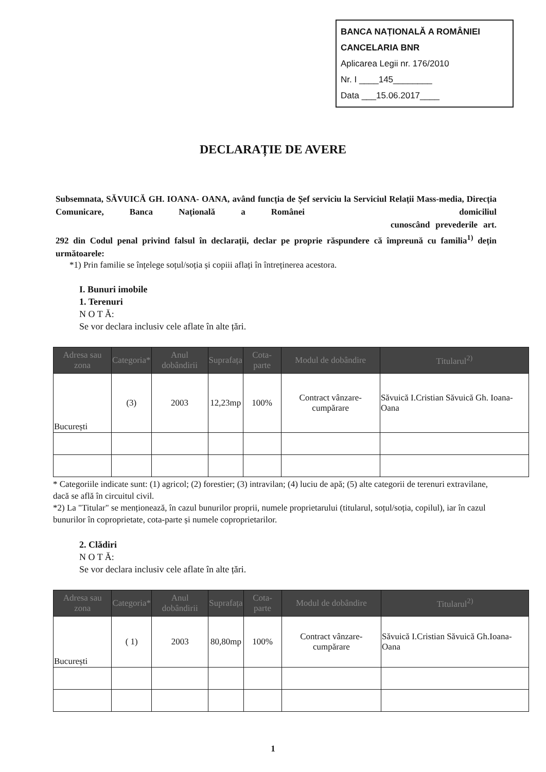BANCA NAȚIONALĂ A ROMÂNIEI
CANCELARIA BNR
Aplicarea Legii nr. 176/2010
Nr. I ____145________
Data ___15.06.2017____
DECLARAȚIE DE AVERE
Subsemnata, SĂVUICĂ GH. IOANA- OANA, având funcția de Șef serviciu la Serviciul Relații Mass-media, Direcția Comunicare, Banca Națională a Românei domiciliul cunoscând prevederile art. 292 din Codul penal privind falsul în declarații, declar pe propriе răspundere că împreună cu familia<sup>1)</sup> dețin următoarele:
*1) Prin familie se înțelege soțul/soția și copiii aflați în întreținerea acestora.
I. Bunuri imobile
1. Terenuri
N O T Ă:
Se vor declara inclusiv cele aflate în alte țări.
| Adresa sau zona | Categoria* | Anul dobândirii | Suprafața | Cota-parte | Modul de dobândire | Titularul<sup>2)</sup> |
| --- | --- | --- | --- | --- | --- | --- |
| București | (3) | 2003 | 12,23mp | 100% | Contract vânzare-cumpărare | Săvuică I.Cristian Săvuică Gh. Ioana-Oana |
* Categoriile indicate sunt: (1) agricol; (2) forestier; (3) intravilan; (4) luciu de apă; (5) alte categorii de terenuri extravilane, dacă se află în circuitul civil.
*2) La "Titular" se menționează, în cazul bunurilor proprii, numele proprietarului (titularul, soțul/soția, copilul), iar în cazul bunurilor în coproprietate, cota-parte și numele coproprietarilor.
2. Clădiri
N O T Ă:
Se vor declara inclusiv cele aflate în alte țări.
| Adresa sau zona | Categoria* | Anul dobândirii | Suprafața | Cota-parte | Modul de dobândire | Titularul<sup>2)</sup> |
| --- | --- | --- | --- | --- | --- | --- |
| București | ( 1) | 2003 | 80,80mp | 100% | Contract vânzare-cumpărare | Săvuică I.Cristian Săvuică Gh.Ioana-Oana |
1